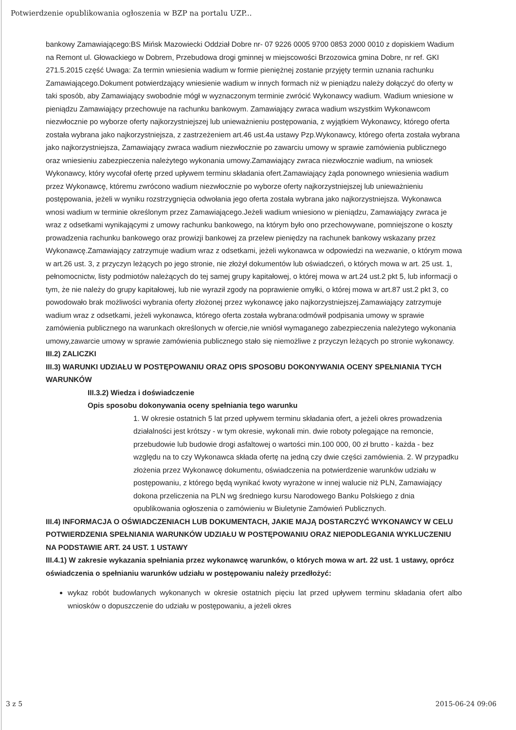Potwierdzenie opublikowania ogłoszenia w BZP na portalu UZP...
bankowy Zamawiającego:BS Mińsk Mazowiecki Oddział Dobre nr- 07 9226 0005 9700 0853 2000 0010 z dopiskiem Wadium na Remont ul. Głowackiego w Dobrem, Przebudowa drogi gminnej w miejscowości Brzozowica gmina Dobre, nr ref. GKI 271.5.2015 część Uwaga: Za termin wniesienia wadium w formie pieniężnej zostanie przyjęty termin uznania rachunku Zamawiającego.Dokument potwierdzający wniesienie wadium w innych formach niż w pieniądzu należy dołączyć do oferty w taki sposób, aby Zamawiający swobodnie mógł w wyznaczonym terminie zwrócić Wykonawcy wadium. Wadium wniesione w pieniądzu Zamawiający przechowuje na rachunku bankowym. Zamawiający zwraca wadium wszystkim Wykonawcom niezwłocznie po wyborze oferty najkorzystniejszej lub unieważnieniu postępowania, z wyjątkiem Wykonawcy, którego oferta została wybrana jako najkorzystniejsza, z zastrzeżeniem art.46 ust.4a ustawy Pzp.Wykonawcy, którego oferta została wybrana jako najkorzystniejsza, Zamawiający zwraca wadium niezwłocznie po zawarciu umowy w sprawie zamówienia publicznego oraz wniesieniu zabezpieczenia należytego wykonania umowy.Zamawiający zwraca niezwłocznie wadium, na wniosek Wykonawcy, który wycofał ofertę przed upływem terminu składania ofert.Zamawiający żąda ponownego wniesienia wadium przez Wykonawcę, któremu zwrócono wadium niezwłocznie po wyborze oferty najkorzystniejszej lub unieważnieniu postępowania, jeżeli w wyniku rozstrzygnięcia odwołania jego oferta została wybrana jako najkorzystniejsza. Wykonawca wnosi wadium w terminie określonym przez Zamawiającego.Jeżeli wadium wniesiono w pieniądzu, Zamawiający zwraca je wraz z odsetkami wynikającymi z umowy rachunku bankowego, na którym było ono przechowywane, pomniejszone o koszty prowadzenia rachunku bankowego oraz prowizji bankowej za przelew pieniędzy na rachunek bankowy wskazany przez Wykonawcę.Zamawiający zatrzymuje wadium wraz z odsetkami, jeżeli wykonawca w odpowiedzi na wezwanie, o którym mowa w art.26 ust. 3, z przyczyn leżących po jego stronie, nie złożył dokumentów lub oświadczeń, o których mowa w art. 25 ust. 1, pełnomocnictw, listy podmiotów należących do tej samej grupy kapitałowej, o której mowa w art.24 ust.2 pkt 5, lub informacji o tym, że nie należy do grupy kapitałowej, lub nie wyraził zgody na poprawienie omyłki, o której mowa w art.87 ust.2 pkt 3, co powodowało brak możliwości wybrania oferty złożonej przez wykonawcę jako najkorzystniejszej.Zamawiający zatrzymuje wadium wraz z odsetkami, jeżeli wykonawca, którego oferta została wybrana:odmówił podpisania umowy w sprawie zamówienia publicznego na warunkach określonych w ofercie,nie wniósł wymaganego zabezpieczenia należytego wykonania umowy,zawarcie umowy w sprawie zamówienia publicznego stało się niemożliwe z przyczyn leżących po stronie wykonawcy.
III.2) ZALICZKI
III.3) WARUNKI UDZIAŁU W POSTĘPOWANIU ORAZ OPIS SPOSOBU DOKONYWANIA OCENY SPEŁNIANIA TYCH WARUNKÓW
III.3.2) Wiedza i doświadczenie
Opis sposobu dokonywania oceny spełniania tego warunku
1. W okresie ostatnich 5 lat przed upływem terminu składania ofert, a jeżeli okres prowadzenia działalności jest krótszy - w tym okresie, wykonali min. dwie roboty polegające na remoncie, przebudowie lub budowie drogi asfaltowej o wartości min.100 000, 00 zł brutto - każda - bez względu na to czy Wykonawca składa ofertę na jedną czy dwie części zamówienia. 2. W przypadku złożenia przez Wykonawcę dokumentu, oświadczenia na potwierdzenie warunków udziału w postępowaniu, z którego będą wynikać kwoty wyrażone w innej walucie niż PLN, Zamawiający dokona przeliczenia na PLN wg średniego kursu Narodowego Banku Polskiego z dnia opublikowania ogłoszenia o zamówieniu w Biuletynie Zamówień Publicznych.
III.4) INFORMACJA O OŚWIADCZENIACH LUB DOKUMENTACH, JAKIE MAJĄ DOSTARCZYĆ WYKONAWCY W CELU POTWIERDZENIA SPEŁNIANIA WARUNKÓW UDZIAŁU W POSTĘPOWANIU ORAZ NIEPODLEGANIA WYKLUCZENIU NA PODSTAWIE ART. 24 UST. 1 USTAWY
III.4.1) W zakresie wykazania spełniania przez wykonawcę warunków, o których mowa w art. 22 ust. 1 ustawy, oprócz oświadczenia o spełnianiu warunków udziału w postępowaniu należy przedłożyć:
wykaz robót budowlanych wykonanych w okresie ostatnich pięciu lat przed upływem terminu składania ofert albo wniosków o dopuszczenie do udziału w postępowaniu, a jeżeli okres
3 z 5 2015-06-24 09:06